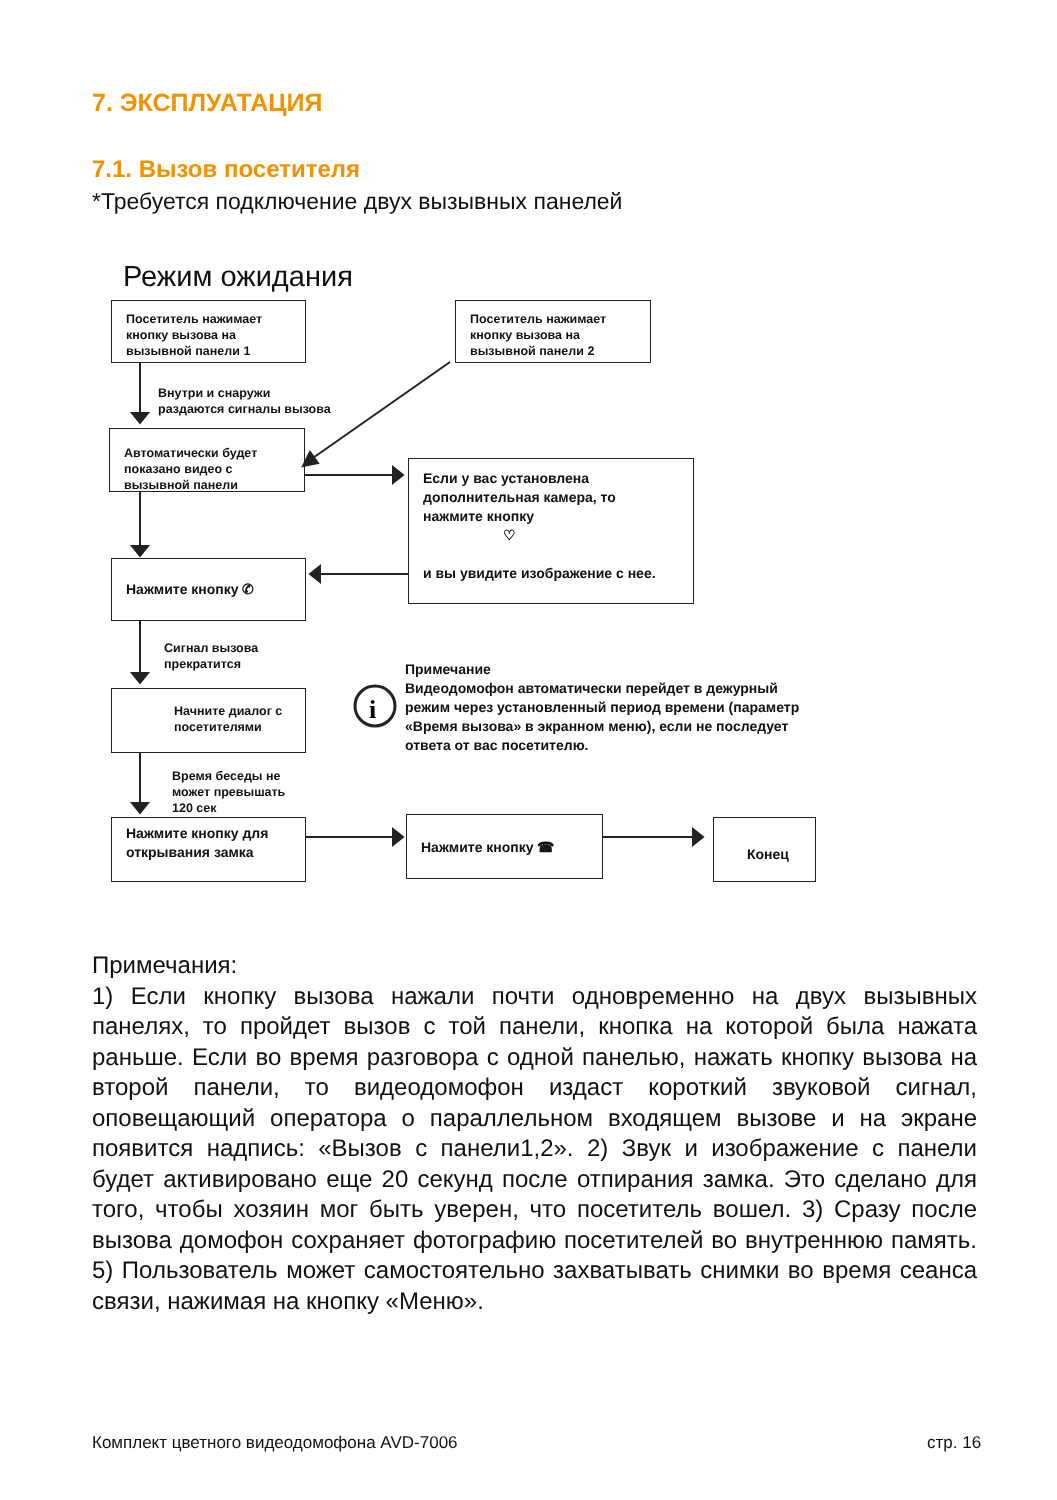7. ЭКСПЛУАТАЦИЯ
7.1. Вызов посетителя
*Требуется подключение двух вызывных панелей
Режим ожидания
i
Посетитель нажимает кнопку вызова на вызывной панели 1
Посетитель нажимает кнопку вызова на вызывной панели 2
Внутри и снаружи
раздаются сигналы вызова
Автоматически будет показано видео с вызывной панели
Если у вас установлена дополнительная камера, то нажмите кнопку
♡
и вы увидите изображение с нее.
Нажмите кнопку ✆
Сигнал вызова
прекратится
Начните диалог с посетителями
Примечание
Видеодомофон автоматически перейдет в дежурный
режим через установленный период времени (параметр «Время вызова» в экранном меню), если не последует ответа от вас посетителю.
Время беседы не
может превышать
120 сек
Нажмите кнопку для открывания замка
Нажмите кнопку ☎ Конец
Примечания:
1) Если кнопку вызова нажали почти одновременно на двух вызывных панелях, то пройдет вызов с той панели, кнопка на которой была нажата раньше. Если во время разговора с одной панелью, нажать кнопку вызова на второй панели, то видеодомофон издаст короткий звуковой сигнал, оповещающий оператора о параллельном входящем вызове и на экране появится надпись: «Вызов с панели1,2». 2) Звук и изображение с панели будет активировано еще 20 секунд после отпирания замка. Это сделано для того, чтобы хозяин мог быть уверен, что посетитель вошел. 3) Сразу после вызова домофон сохраняет фотографию посетителей во внутреннюю память. 5) Пользователь может самостоятельно захватывать снимки во время сеанса связи, нажимая на кнопку «Меню».
Комплект цветного видеодомофона AVD-7006
стр. 16